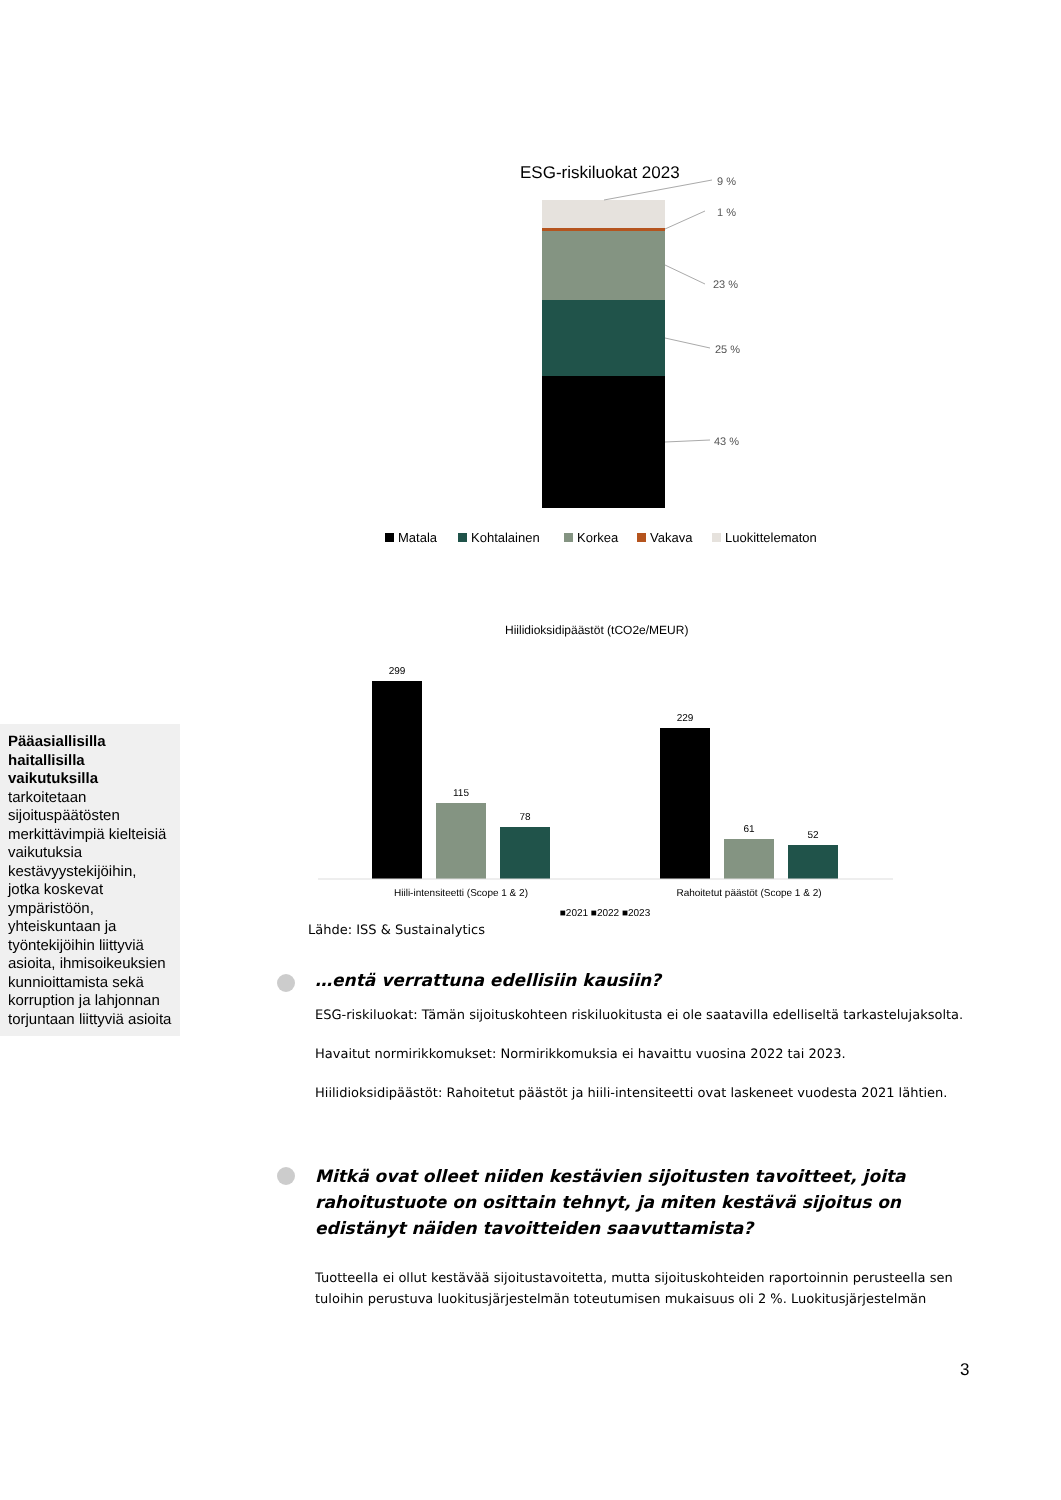Pääasiallisilla haitallisilla vaikutuksilla tarkoitetaan sijoituspäätösten merkittävimpiä kielteisiä vaikutuksia kestävyystekijöihin, jotka koskevat ympäristöön, yhteiskuntaan ja työntekijöihin liittyviä asioita, ihmisoikeuksien kunnioittamista sekä korruption ja lahjonnan torjuntaan liittyviä asioita
ESG-riskiluokat 2023
9 %
1 %
23 %
25 %
43 %
Matala
Kohtalainen
Korkea
Vakava
Luokittelematon
Hiilidioksidipäästöt (tCO2e/MEUR)
299
115
78
229
61
52
Hiili-intensiteetti (Scope 1 & 2)
Rahoitetut päästöt (Scope 1 & 2)
■2021 ■2022 ■2023
Lähde: ISS & Sustainalytics
…entä verrattuna edellisiin kausiin?
ESG-riskiluokat: Tämän sijoituskohteen riskiluokitusta ei ole saatavilla edelliseltä tarkastelujaksolta.
Havaitut normirikkomukset: Normirikkomuksia ei havaittu vuosina 2022 tai 2023.
Hiilidioksidipäästöt: Rahoitetut päästöt ja hiili-intensiteetti ovat laskeneet vuodesta 2021 lähtien.
Mitkä ovat olleet niiden kestävien sijoitusten tavoitteet, joita rahoitustuote on osittain tehnyt, ja miten kestävä sijoitus on edistänyt näiden tavoitteiden saavuttamista?
Tuotteella ei ollut kestävää sijoitustavoitetta, mutta sijoituskohteiden raportoinnin perusteella sen tuloihin perustuva luokitusjärjestelmän toteutumisen mukaisuus oli 2 %. Luokitusjärjestelmän
3